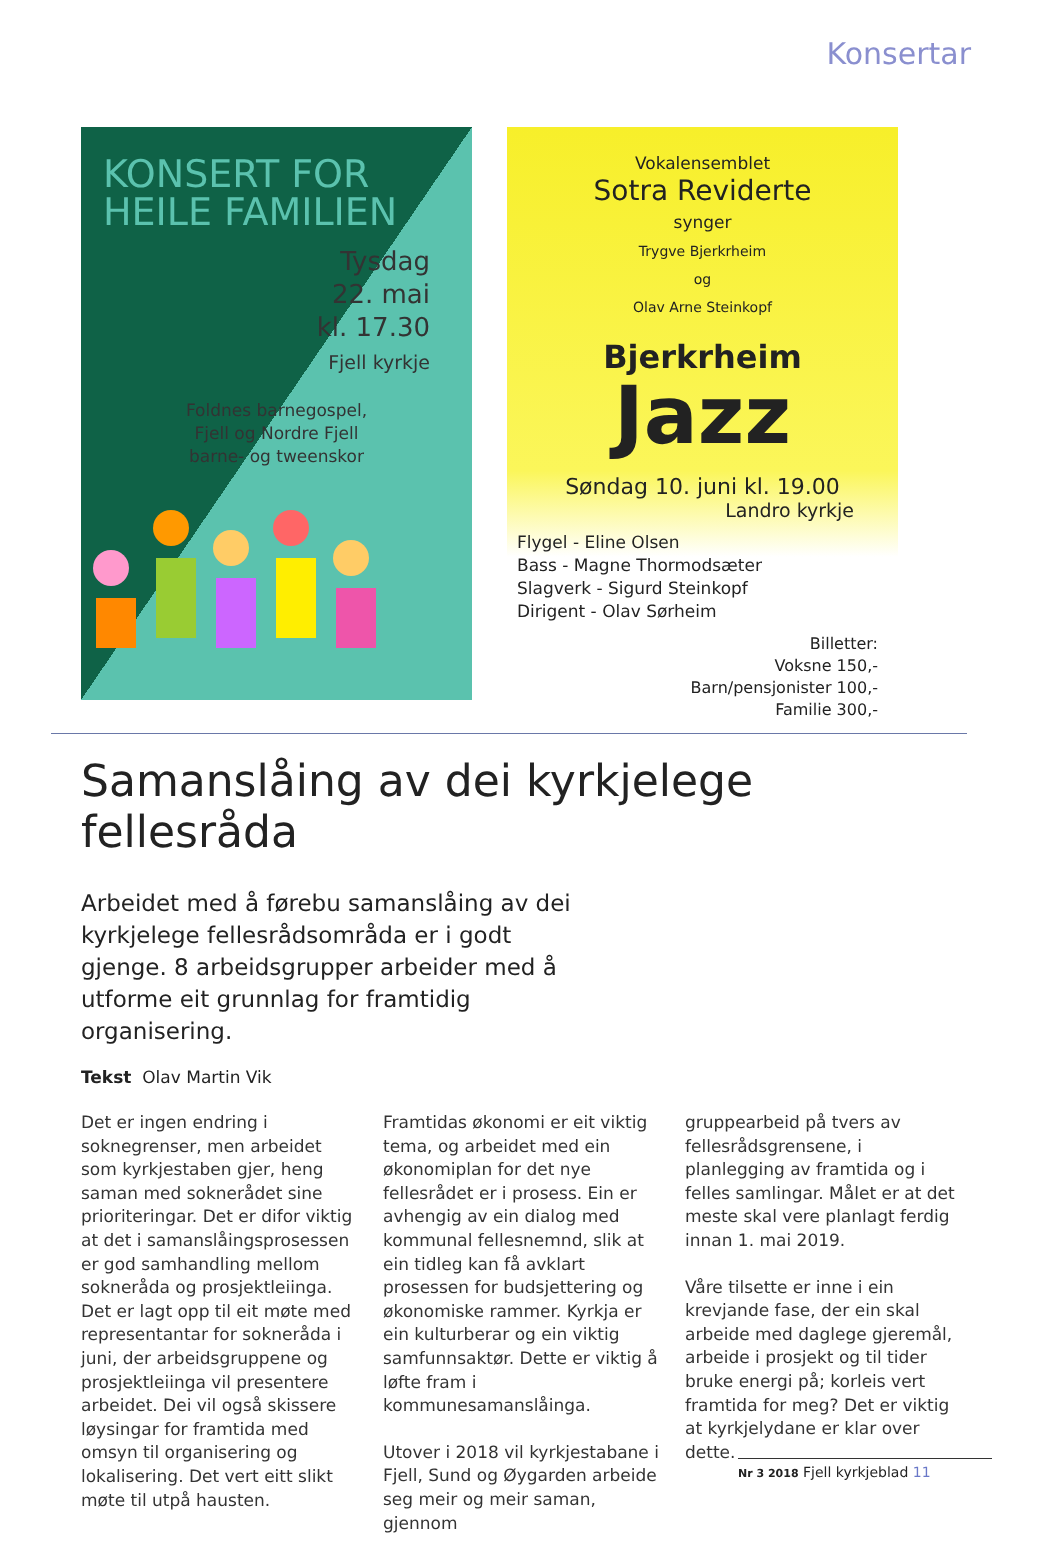Konsertar
KONSERT FOR
HEILE FAMILIEN
Tysdag
22. mai
kl. 17.30
Fjell kyrkje
Foldnes barnegospel,
Fjell og Nordre Fjell
barne- og tweenskor
Vokalensemblet
Sotra Reviderte
synger
Trygve Bjerkrheim
og
Olav Arne Steinkopf
Bjerkrheim
Jazz
Søndag 10. juni kl. 19.00
Landro kyrkje
Flygel - Eline Olsen
Bass - Magne Thormodsæter
Slagverk - Sigurd Steinkopf
Dirigent - Olav Sørheim
Billetter:
Voksne 150,-
Barn/pensjonister 100,-
Familie 300,-
Samanslåing av dei kyrkjelege fellesråda
Arbeidet med å førebu samanslåing av dei kyrkjelege fellesrådsområda er i godt gjenge. 8 arbeidsgrupper arbeider med å utforme eit grunnlag for framtidig organisering.
Tekst Olav Martin Vik
Det er ingen endring i soknegrenser, men arbeidet som kyrkjestaben gjer, heng saman med soknerådet sine prioriteringar. Det er difor viktig at det i samanslåingsprosessen er god samhandling mellom sokneråda og prosjektleiinga. Det er lagt opp til eit møte med representantar for sokneråda i juni, der arbeidsgruppene og prosjektleiinga vil presentere arbeidet. Dei vil også skissere løysingar for framtida med omsyn til organisering og lokalisering. Det vert eitt slikt møte til utpå hausten.
Framtidas økonomi er eit viktig tema, og arbeidet med ein økonomiplan for det nye fellesrådet er i prosess. Ein er avhengig av ein dialog med kommunal fellesnemnd, slik at ein tidleg kan få avklart prosessen for budsjettering og økonomiske rammer. Kyrkja er ein kulturberar og ein viktig samfunnsaktør. Dette er viktig å løfte fram i kommunesamanslåinga.
Utover i 2018 vil kyrkjestabane i Fjell, Sund og Øygarden arbeide seg meir og meir saman, gjennom
gruppearbeid på tvers av fellesrådsgrensene, i planlegging av framtida og i felles samlingar. Målet er at det meste skal vere planlagt ferdig innan 1. mai 2019.
Våre tilsette er inne i ein krevjande fase, der ein skal arbeide med daglege gjeremål, arbeide i prosjekt og til tider bruke energi på; korleis vert framtida for meg? Det er viktig at kyrkjelydane er klar over dette.
Nr 3 2018 Fjell kyrkjeblad 11